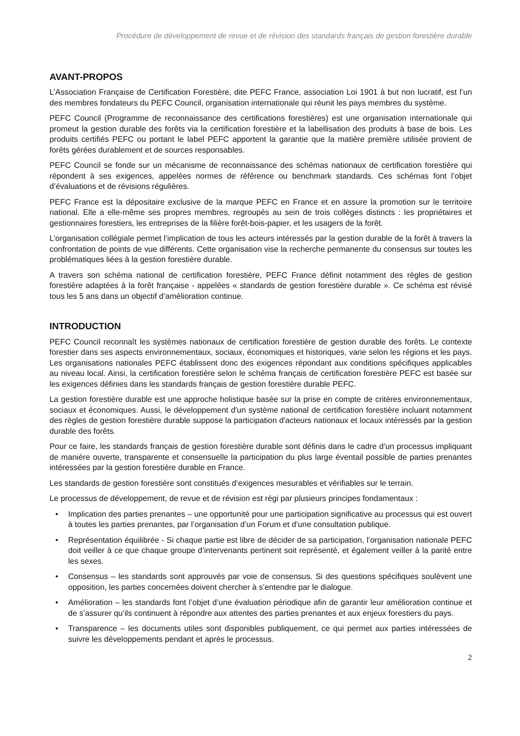Procédure de développement de revue et de révision des standards français de gestion forestière durable
AVANT-PROPOS
L’Association Française de Certification Forestière, dite PEFC France, association Loi 1901 à but non lucratif, est l’un des membres fondateurs du PEFC Council, organisation internationale qui réunit les pays membres du système.
PEFC Council (Programme de reconnaissance des certifications forestières) est une organisation internationale qui promeut la gestion durable des forêts via la certification forestière et la labellisation des produits à base de bois. Les produits certifiés PEFC ou portant le label PEFC apportent la garantie que la matière première utilisée provient de forêts gérées durablement et de sources responsables.
PEFC Council se fonde sur un mécanisme de reconnaissance des schémas nationaux de certification forestière qui répondent à ses exigences, appelées normes de référence ou benchmark standards. Ces schémas font l’objet d’évaluations et de révisions régulières.
PEFC France est la dépositaire exclusive de la marque PEFC en France et en assure la promotion sur le territoire national. Elle a elle-même ses propres membres, regroupés au sein de trois collèges distincts : les propriétaires et gestionnaires forestiers, les entreprises de la filière forêt-bois-papier, et les usagers de la forêt.
L’organisation collégiale permet l’implication de tous les acteurs intéressés par la gestion durable de la forêt à travers la confrontation de points de vue différents. Cette organisation vise la recherche permanente du consensus sur toutes les problématiques liées à la gestion forestière durable.
A travers son schéma national de certification forestière, PEFC France définit notamment des règles de gestion forestière adaptées à la forêt française - appelées « standards de gestion forestière durable ». Ce schéma est révisé tous les 5 ans dans un objectif d’amélioration continue.
INTRODUCTION
PEFC Council reconnaît les systèmes nationaux de certification forestière de gestion durable des forêts. Le contexte forestier dans ses aspects environnementaux, sociaux, économiques et historiques, varie selon les régions et les pays. Les organisations nationales PEFC établissent donc des exigences répondant aux conditions spécifiques applicables au niveau local. Ainsi, la certification forestière selon le schéma français de certification forestière PEFC est basée sur les exigences définies dans les standards français de gestion forestière durable PEFC.
La gestion forestière durable est une approche holistique basée sur la prise en compte de critères environnementaux, sociaux et économiques. Aussi, le développement d'un système national de certification forestière incluant notamment des règles de gestion forestière durable suppose la participation d'acteurs nationaux et locaux intéressés par la gestion durable des forêts.
Pour ce faire, les standards français de gestion forestière durable sont définis dans le cadre d’un processus impliquant de manière ouverte, transparente et consensuelle la participation du plus large éventail possible de parties prenantes intéressées par la gestion forestière durable en France.
Les standards de gestion forestière sont constitués d‘exigences mesurables et vérifiables sur le terrain.
Le processus de développement, de revue et de révision est régi par plusieurs principes fondamentaux :
• Implication des parties prenantes – une opportunité pour une participation significative au processus qui est ouvert à toutes les parties prenantes, par l’organisation d’un Forum et d’une consultation publique.
• Représentation équilibrée - Si chaque partie est libre de décider de sa participation, l’organisation nationale PEFC doit veiller à ce que chaque groupe d’intervenants pertinent soit représenté, et également veiller à la parité entre les sexes.
• Consensus – les standards sont approuvés par voie de consensus. Si des questions spécifiques soulèvent une opposition, les parties concernées doivent chercher à s’entendre par le dialogue.
• Amélioration – les standards font l’objet d’une évaluation périodique afin de garantir leur amélioration continue et de s’assurer qu’ils continuent à répondre aux attentes des parties prenantes et aux enjeux forestiers du pays.
• Transparence – les documents utiles sont disponibles publiquement, ce qui permet aux parties intéressées de suivre les développements pendant et après le processus.
2